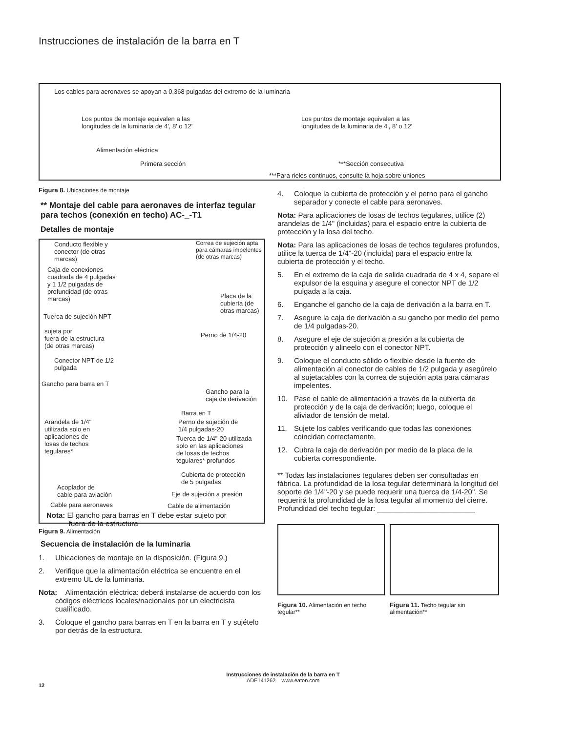Instrucciones de instalación de la barra en T
Los cables para aeronaves se apoyan a 0,368 pulgadas del extremo de la luminaria
Los puntos de montaje equivalen a las
longitudes de la luminaria de 4', 8' o 12'
Los puntos de montaje equivalen a las
longitudes de la luminaria de 4', 8' o 12'
Alimentación eléctrica
Primera sección ***Sección consecutiva
***Para rieles continuos, consulte la hoja sobre uniones
Figura 8. Ubicaciones de montaje
** Montaje del cable para aeronaves de interfaz tegular para techos (conexión en techo) AC-_-T1
Detalles de montaje
Conducto flexible y
conector (de otras
marcas)
Correa de sujeción apta
para cámaras impelentes
(de otras marcas)
Caja de conexiones
cuadrada de 4 pulgadas
y 1 1/2 pulgadas de
profundidad (de otras
marcas)
Placa de la
cubierta (de
otras marcas)
Tuerca de sujeción NPT
sujeta por
fuera de la estructura
(de otras marcas)
Perno de 1/4-20
Conector NPT de 1/2
pulgada
Gancho para barra en T
Gancho para la
caja de derivación
Barra en T
Arandela de 1/4"
utilizada solo en
aplicaciones de
losas de techos
tegulares*
Perno de sujeción de
1/4 pulgadas-20
Tuerca de 1/4"-20 utilizada
solo en las aplicaciones
de losas de techos
tegulares* profundos
Cubierta de protección
de 5 pulgadas
Acoplador de
cable para aviación
Eje de sujeción a presión
Cable para aeronaves Cable de alimentación
Nota: El gancho para barras en T debe estar sujeto por
fuera de la estructura
Figura 9. Alimentación
Secuencia de instalación de la luminaria
1. Ubicaciones de montaje en la disposición. (Figura 9.)
2. Verifique que la alimentación eléctrica se encuentre en el extremo UL de la luminaria.
Nota: Alimentación eléctrica: deberá instalarse de acuerdo con los códigos eléctricos locales/nacionales por un electricista cualificado.
3. Coloque el gancho para barras en T en la barra en T y sujételo por detrás de la estructura.
4. Coloque la cubierta de protección y el perno para el gancho separador y conecte el cable para aeronaves.
Nota: Para aplicaciones de losas de techos tegulares, utilice (2) arandelas de 1/4" (incluidas) para el espacio entre la cubierta de protección y la losa del techo.
Nota: Para las aplicaciones de losas de techos tegulares profundos, utilice la tuerca de 1/4"-20 (incluida) para el espacio entre la cubierta de protección y el techo.
5. En el extremo de la caja de salida cuadrada de 4 x 4, separe el expulsor de la esquina y asegure el conector NPT de 1/2 pulgada a la caja.
6. Enganche el gancho de la caja de derivación a la barra en T.
7. Asegure la caja de derivación a su gancho por medio del perno de 1/4 pulgadas-20.
8. Asegure el eje de sujeción a presión a la cubierta de protección y alineelo con el conector NPT.
9. Coloque el conducto sólido o flexible desde la fuente de alimentación al conector de cables de 1/2 pulgada y asegúrelo al sujetacables con la correa de sujeción apta para cámaras impelentes.
10. Pase el cable de alimentación a través de la cubierta de protección y de la caja de derivación; luego, coloque el aliviador de tensión de metal.
11. Sujete los cables verificando que todas las conexiones coincidan correctamente.
12. Cubra la caja de derivación por medio de la placa de la cubierta correspondiente.
** Todas las instalaciones tegulares deben ser consultadas en fábrica. La profundidad de la losa tegular determinará la longitud del soporte de 1/4"-20 y se puede requerir una tuerca de 1/4-20". Se requerirá la profundidad de la losa tegular al momento del cierre.
Profundidad del techo tegular: ________________________
Figura 10. Alimentación en techo tegular**
Figura 11. Techo tegular sin alimentación**
Instrucciones de instalación de la barra en T
ADE141262 www.eaton.com
12